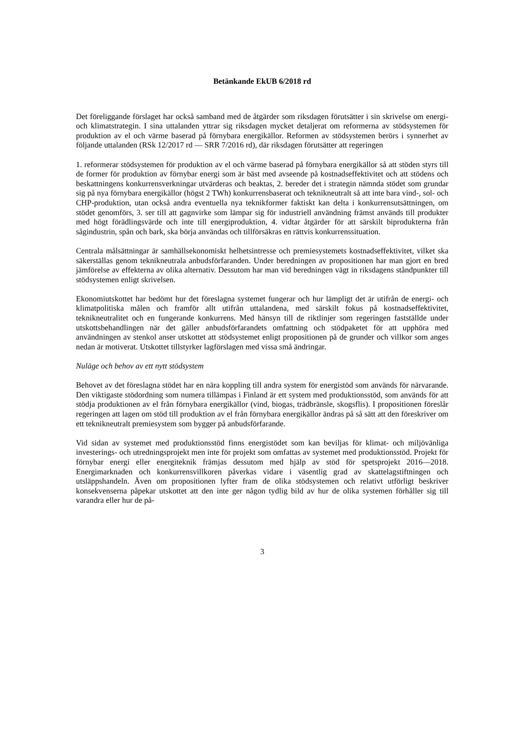Betänkande EkUB 6/2018 rd
Det föreliggande förslaget har också samband med de åtgärder som riksdagen förutsätter i sin skrivelse om energi- och klimatstrategin. I sina uttalanden yttrar sig riksdagen mycket detaljerat om reformerna av stödsystemen för produktion av el och värme baserad på förnybara energikällor. Reformen av stödsystemen berörs i synnerhet av följande uttalanden (RSk 12/2017 rd — SRR 7/2016 rd), där riksdagen förutsätter att regeringen
1. reformerar stödsystemen för produktion av el och värme baserad på förnybara energikällor så att stöden styrs till de former för produktion av förnybar energi som är bäst med avseende på kostnadseffektivitet och att stödens och beskattningens konkurrensverkningar utvärderas och beaktas, 2. bereder det i strategin nämnda stödet som grundar sig på nya förnybara energikällor (högst 2 TWh) konkurrensbaserat och teknikneutralt så att inte bara vind-, sol- och CHP-produktion, utan också andra eventuella nya teknikformer faktiskt kan delta i konkurrensutsättningen, om stödet genomförs, 3. ser till att gagnvirke som lämpar sig för industriell användning främst används till produkter med högt förädlingsvärde och inte till energiproduktion, 4. vidtar åtgärder för att särskilt biprodukterna från sågindustrin, spån och bark, ska börja användas och tillförsäkras en rättvis konkurrenssituation.
Centrala målsättningar är samhällsekonomiskt helhetsintresse och premiesystemets kostnadseffektivitet, vilket ska säkerställas genom teknikneutrala anbudsförfaranden. Under beredningen av propositionen har man gjort en bred jämförelse av effekterna av olika alternativ. Dessutom har man vid beredningen vägt in riksdagens ståndpunkter till stödsystemen enligt skrivelsen.
Ekonomiutskottet har bedömt hur det föreslagna systemet fungerar och hur lämpligt det är utifrån de energi- och klimatpolitiska målen och framför allt utifrån uttalandena, med särskilt fokus på kostnadseffektivitet, teknikneutralitet och en fungerande konkurrens. Med hänsyn till de riktlinjer som regeringen fastställde under utskottsbehandlingen när det gäller anbudsförfarandets omfattning och stödpaketet för att upphöra med användningen av stenkol anser utskottet att stödsystemet enligt propositionen på de grunder och villkor som anges nedan är motiverat. Utskottet tillstyrker lagförslagen med vissa små ändringar.
Nuläge och behov av ett nytt stödsystem
Behovet av det föreslagna stödet har en nära koppling till andra system för energistöd som används för närvarande. Den viktigaste stödordning som numera tillämpas i Finland är ett system med produktionsstöd, som används för att stödja produktionen av el från förnybara energikällor (vind, biogas, trädbränsle, skogsflis). I propositionen föreslår regeringen att lagen om stöd till produktion av el från förnybara energikällor ändras på så sätt att den föreskriver om ett teknikneutralt premiesystem som bygger på anbudsförfarande.
Vid sidan av systemet med produktionsstöd finns energistödet som kan beviljas för klimat- och miljövänliga investerings- och utredningsprojekt men inte för projekt som omfattas av systemet med produktionsstöd. Projekt för förnybar energi eller energiteknik främjas dessutom med hjälp av stöd för spetsprojekt 2016—2018. Energimarknaden och konkurrensvillkoren påverkas vidare i väsentlig grad av skattelagstiftningen och utsläppshandeln. Även om propositionen lyfter fram de olika stödsystemen och relativt utförligt beskriver konsekvenserna påpekar utskottet att den inte ger någon tydlig bild av hur de olika systemen förhåller sig till varandra eller hur de på-
3